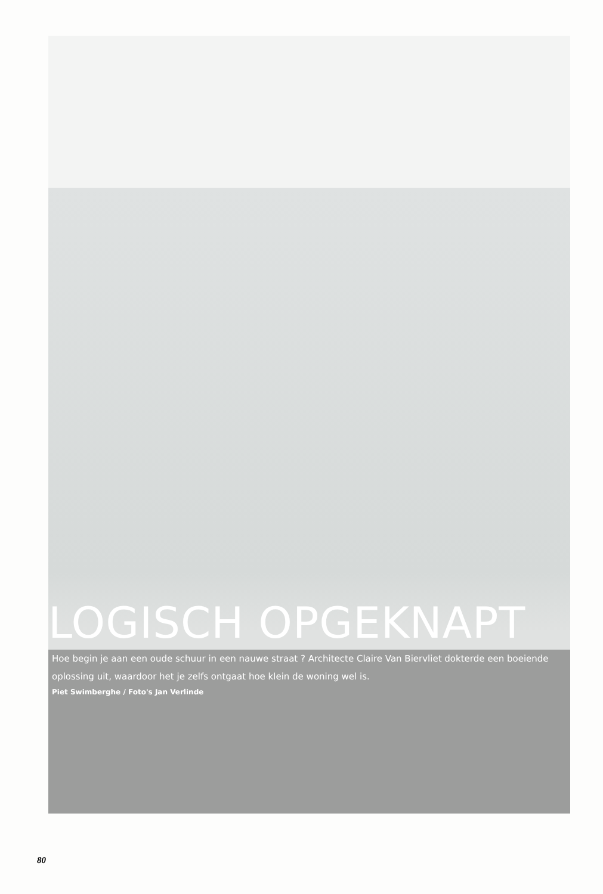LOGISCH OPGEKNAPT
Hoe begin je aan een oude schuur in een nauwe straat ? Architecte Claire Van Biervliet dokterde een boeiende oplossing uit, waardoor het je zelfs ontgaat hoe klein de woning wel is.
Piet Swimberghe / Foto's Jan Verlinde
80